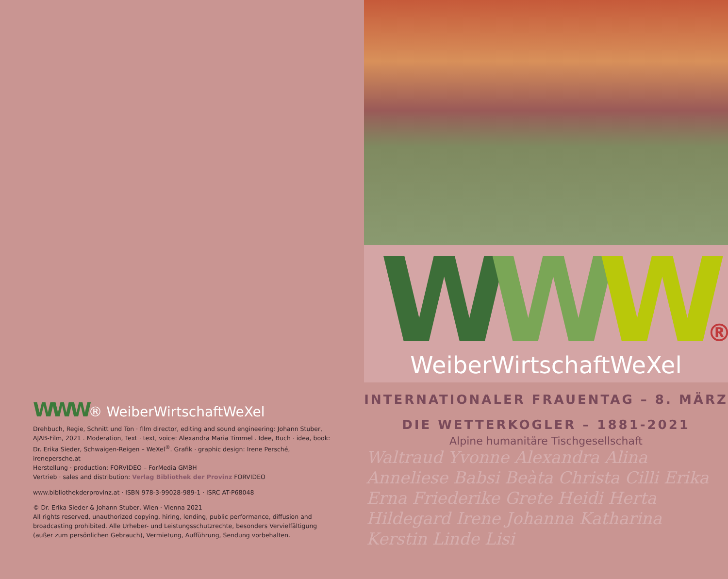WWW® WeiberWirtschaftWeXel
Drehbuch, Regie, Schnitt und Ton · film director, editing and sound engineering: Johann Stuber, AJAB-Film, 2021 . Moderation, Text · text, voice: Alexandra Maria Timmel . Idee, Buch · idea, book: Dr. Erika Sieder, Schwaigen-Reigen – WeXel<sup>®</sup>. Grafik · graphic design: Irene Persché, irenepersche.at
Herstellung · production: FORVIDEO – ForMedia GMBH
Vertrieb · sales and distribution: Verlag Bibliothek der Provinz FORVIDEO
www.bibliothekderprovinz.at · ISBN 978-3-99028-989-1 · ISRC AT-P68048
© Dr. Erika Sieder & Johann Stuber, Wien · Vienna 2021
All rights reserved, unauthorized copying, hiring, lending, public performance, diffusion and broadcasting prohibited. Alle Urheber- und Leistungsschutzrechte, besonders Vervielfältigung (außer zum persönlichen Gebrauch), Vermietung, Aufführung, Sendung vorbehalten.
WWW®
WeiberWirtschaftWeXel
INTERNATIONALER FRAUENTAG – 8. MÄRZ
DIE WETTERKOGLER – 1881-2021
Alpine humanitäre Tischgesellschaft
Waltraud Yvonne Alexandra Alina Anneliese Babsi Beàta Christa Cilli Erika Erna Friederike Grete Heidi Herta Hildegard Irene Johanna Katharina Kerstin Linde Lisi